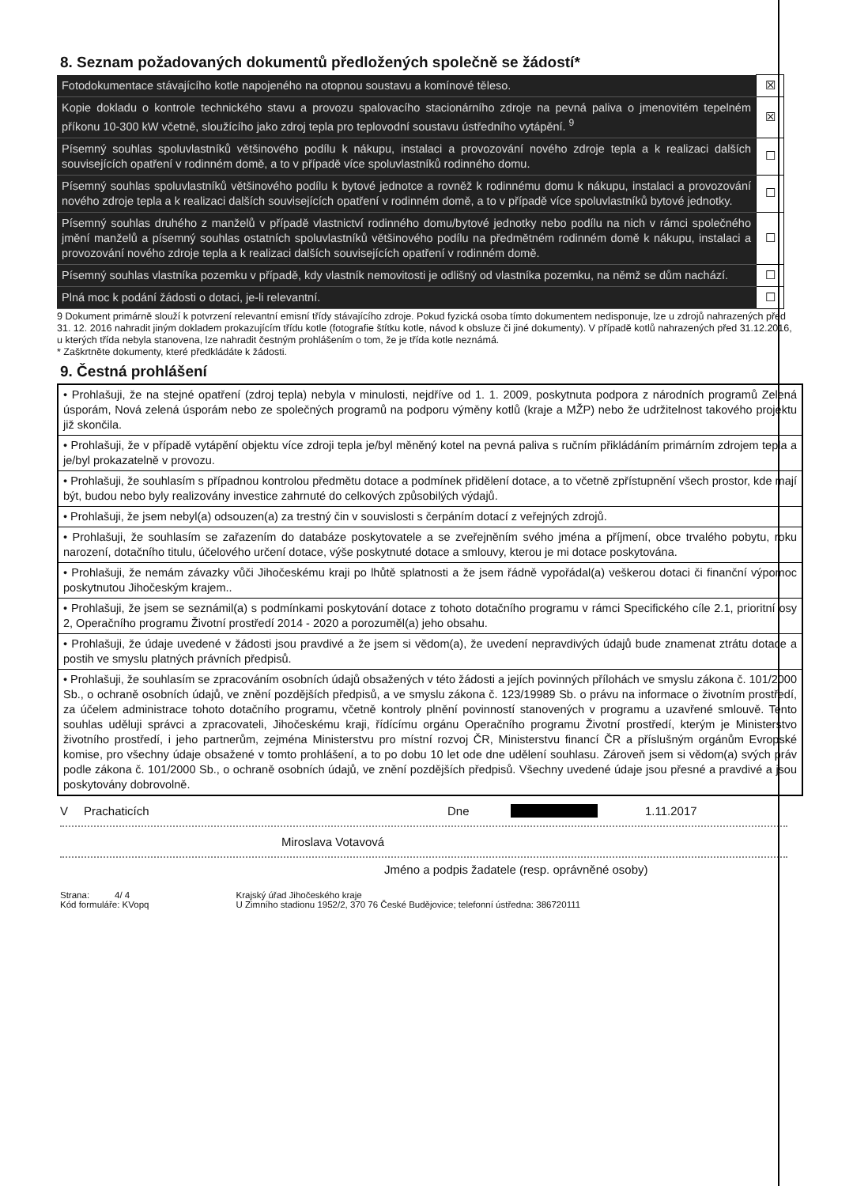8. Seznam požadovaných dokumentů předložených společně se žádostí*
| Fotodokumentace stávajícího kotle napojeného na otopnou soustavu a komínové těleso. | ☒ |
| Kopie dokladu o kontrole technického stavu a provozu spalovacího stacionárního zdroje na pevná paliva o jmenovitém tepelném příkonu 10-300 kW včetně, sloužícího jako zdroj tepla pro teplovodní soustavu ústředního vytápění. <sup>9</sup> | ☒ |
| Písemný souhlas spoluvlastníků většinového podílu k nákupu, instalaci a provozování nového zdroje tepla a k realizaci dalších souvisejících opatření v rodinném domě, a to v případě více spoluvlastníků rodinného domu. | ☐ |
| Písemný souhlas spoluvlastníků většinového podílu k bytové jednotce a rovněž k rodinnému domu k nákupu, instalaci a provozování nového zdroje tepla a k realizaci dalších souvisejících opatření v rodinném domě, a to v případě více spoluvlastníků bytové jednotky. | ☐ |
| Písemný souhlas druhého z manželů v případě vlastnictví rodinného domu/bytové jednotky nebo podílu na nich v rámci společného jmění manželů a písemný souhlas ostatních spoluvlastníků většinového podílu na předmětném rodinném domě k nákupu, instalaci a provozování nového zdroje tepla a k realizaci dalších souvisejících opatření v rodinném domě. | ☐ |
| Písemný souhlas vlastníka pozemku v případě, kdy vlastník nemovitosti je odlišný od vlastníka pozemku, na němž se dům nachází. | ☐ |
| Plná moc k podání žádosti o dotaci, je-li relevantní. | ☐ |
9 Dokument primárně slouží k potvrzení relevantní emisní třídy stávajícího zdroje. Pokud fyzická osoba tímto dokumentem nedisponuje, lze u zdrojů nahrazených před 31. 12. 2016 nahradit jiným dokladem prokazujícím třídu kotle (fotografie štítku kotle, návod k obsluze či jiné dokumenty). V případě kotlů nahrazených před 31.12.2016, u kterých třída nebyla stanovena, lze nahradit čestným prohlášením o tom, že je třída kotle neznámá.
* Zaškrtněte dokumenty, které předkládáte k žádosti.
9. Čestná prohlášení
• Prohlašuji, že na stejné opatření (zdroj tepla) nebyla v minulosti, nejdříve od 1. 1. 2009, poskytnuta podpora z národních programů Zelená úsporám, Nová zelená úsporám nebo ze společných programů na podporu výměny kotlů (kraje a MŽP) nebo že udržitelnost takového projektu již skončila.
• Prohlašuji, že v případě vytápění objektu více zdroji tepla je/byl měněný kotel na pevná paliva s ručním přikládáním primárním zdrojem tepla a je/byl prokazatelně v provozu.
• Prohlašuji, že souhlasím s případnou kontrolou předmětu dotace a podmínek přidělení dotace, a to včetně zpřístupnění všech prostor, kde mají být, budou nebo byly realizovány investice zahrnuté do celkových způsobilých výdajů.
• Prohlašuji, že jsem nebyl(a) odsouzen(a) za trestný čin v souvislosti s čerpáním dotací z veřejných zdrojů.
• Prohlašuji, že souhlasím se zařazením do databáze poskytovatele a se zveřejněním svého jména a příjmení, obce trvalého pobytu, roku narození, dotačního titulu, účelového určení dotace, výše poskytnuté dotace a smlouvy, kterou je mi dotace poskytována.
• Prohlašuji, že nemám závazky vůči Jihočeskému kraji po lhůtě splatnosti a že jsem řádně vypořádal(a) veškerou dotaci či finanční výpomoc poskytnutou Jihočeským krajem..
• Prohlašuji, že jsem se seznámil(a) s podmínkami poskytování dotace z tohoto dotačního programu v rámci Specifického cíle 2.1, prioritní osy 2, Operačního programu Životní prostředí 2014 - 2020 a porozuměl(a) jeho obsahu.
• Prohlašuji, že údaje uvedené v žádosti jsou pravdivé a že jsem si vědom(a), že uvedení nepravdivých údajů bude znamenat ztrátu dotace a postih ve smyslu platných právních předpisů.
• Prohlašuji, že souhlasím se zpracováním osobních údajů obsažených v této žádosti a jejích povinných přílohách ve smyslu zákona č. 101/2000 Sb., o ochraně osobních údajů, ve znění pozdějších předpisů, a ve smyslu zákona č. 123/19989 Sb. o právu na informace o životním prostředí, za účelem administrace tohoto dotačního programu, včetně kontroly plnění povinností stanovených v programu a uzavřené smlouvě. Tento souhlas uděluji správci a zpracovateli, Jihočeskému kraji, řídícímu orgánu Operačního programu Životní prostředí, kterým je Ministerstvo životního prostředí, i jeho partnerům, zejména Ministerstvu pro místní rozvoj ČR, Ministerstvu financí ČR a příslušným orgánům Evropské komise, pro všechny údaje obsažené v tomto prohlášení, a to po dobu 10 let ode dne udělení souhlasu. Zároveň jsem si vědom(a) svých práv podle zákona č. 101/2000 Sb., o ochraně osobních údajů, ve znění pozdějších předpisů. Všechny uvedené údaje jsou přesné a pravdivé a jsou poskytovány dobrovolně.
V Prachaticích Dne 1.11.2017
Miroslava Votavová
Jméno a podpis žadatele (resp. oprávněné osoby)
Strana: 4/ 4
Kód formuláře: KVopq
Krajský úřad Jihočeského kraje
U Zimního stadionu 1952/2, 370 76 České Budějovice; telefonní ústředna: 386720111